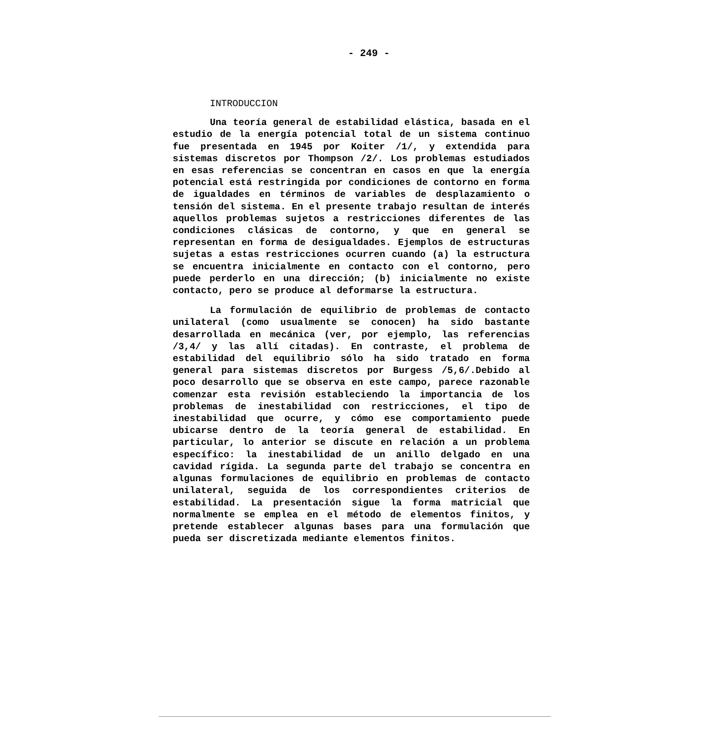- 249 -
INTRODUCCION
Una teoría general de estabilidad elástica, basada en el estudio de la energía potencial total de un sistema continuo fue presentada en 1945 por Koiter /1/, y extendida para sistemas discretos por Thompson /2/. Los problemas estudiados en esas referencias se concentran en casos en que la energía potencial está restringida por condiciones de contorno en forma de igualdades en términos de variables de desplazamiento o tensión del sistema. En el presente trabajo resultan de interés aquellos problemas sujetos a restricciones diferentes de las condiciones clásicas de contorno, y que en general se representan en forma de desigualdades. Ejemplos de estructuras sujetas a estas restricciones ocurren cuando (a) la estructura se encuentra inicialmente en contacto con el contorno, pero puede perderlo en una dirección; (b) inicialmente no existe contacto, pero se produce al deformarse la estructura.
La formulación de equilibrio de problemas de contacto unilateral (como usualmente se conocen) ha sido bastante desarrollada en mecánica (ver, por ejemplo, las referencias /3,4/ y las allí citadas). En contraste, el problema de estabilidad del equilibrio sólo ha sido tratado en forma general para sistemas discretos por Burgess /5,6/.Debido al poco desarrollo que se observa en este campo, parece razonable comenzar esta revisión estableciendo la importancia de los problemas de inestabilidad con restricciones, el tipo de inestabilidad que ocurre, y cómo ese comportamiento puede ubicarse dentro de la teoría general de estabilidad. En particular, lo anterior se discute en relación a un problema específico: la inestabilidad de un anillo delgado en una cavidad rígida. La segunda parte del trabajo se concentra en algunas formulaciones de equilibrio en problemas de contacto unilateral, seguida de los correspondientes criterios de estabilidad. La presentación sigue la forma matricial que normalmente se emplea en el método de elementos finitos, y pretende establecer algunas bases para una formulación que pueda ser discretizada mediante elementos finitos.